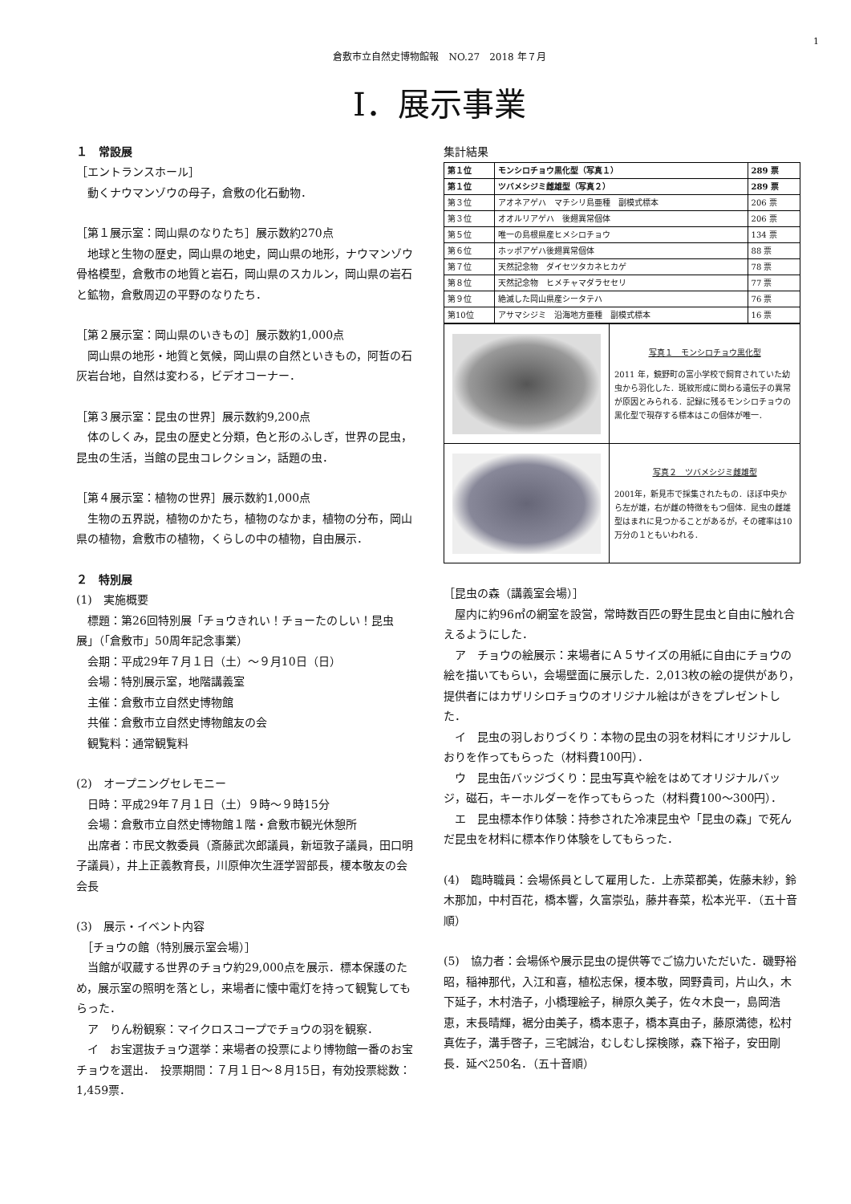1
倉敷市立自然史博物館報　NO.27　2018 年７月
Ⅰ．展示事業
１　常設展
［エントランスホール］
　動くナウマンゾウの母子，倉敷の化石動物．
［第１展示室：岡山県のなりたち］展示数約270点
　地球と生物の歴史，岡山県の地史，岡山県の地形，ナウマンゾウ骨格模型，倉敷市の地質と岩石，岡山県のスカルン，岡山県の岩石と鉱物，倉敷周辺の平野のなりたち．
［第２展示室：岡山県のいきもの］展示数約1,000点
　岡山県の地形・地質と気候，岡山県の自然といきもの，阿哲の石灰岩台地，自然は変わる，ビデオコーナー．
［第３展示室：昆虫の世界］展示数約9,200点
　体のしくみ，昆虫の歴史と分類，色と形のふしぎ，世界の昆虫，昆虫の生活，当館の昆虫コレクション，話題の虫．
［第４展示室：植物の世界］展示数約1,000点
　生物の五界説，植物のかたち，植物のなかま，植物の分布，岡山県の植物，倉敷市の植物，くらしの中の植物，自由展示．
２　特別展
(1)　実施概要
　標題：第26回特別展「チョウきれい！チョーたのしい！昆虫展」（「倉敷市」50周年記念事業）
　会期：平成29年７月１日（土）～９月10日（日）
　会場：特別展示室，地階講義室
　主催：倉敷市立自然史博物館
　共催：倉敷市立自然史博物館友の会
　観覧料：通常観覧料
(2)　オープニングセレモニー
　日時：平成29年７月１日（土）９時～９時15分
　会場：倉敷市立自然史博物館１階・倉敷市観光休憩所
　出席者：市民文教委員（斎藤武次郎議員，新垣敦子議員，田口明子議員），井上正義教育長，川原伸次生涯学習部長，榎本敬友の会会長
(3)　展示・イベント内容
　［チョウの館（特別展示室会場）］
　当館が収蔵する世界のチョウ約29,000点を展示．標本保護のため，展示室の照明を落とし，来場者に懐中電灯を持って観覧してもらった．
　ア　りん粉観察：マイクロスコープでチョウの羽を観察．
　イ　お宝選抜チョウ選挙：来場者の投票により博物館一番のお宝チョウを選出．　投票期間：７月１日～８月15日，有効投票総数：1,459票．
集計結果
| 第１位 | モンシロチョウ黒化型（写真１） | 289 票 |
| 第１位 | ツバメシジミ雌雄型（写真２） | 289 票 |
| 第３位 | アオネアゲハ マチシリ島亜種 副模式標本 | 206 票 |
| 第３位 | オオルリアゲハ 後翅異常個体 | 206 票 |
| 第５位 | 唯一の島根県産ヒメシロチョウ | 134 票 |
| 第６位 | ホッポアゲハ後翅異常個体 | 88 票 |
| 第７位 | 天然記念物 ダイセツタカネヒカゲ | 78 票 |
| 第８位 | 天然記念物 ヒメチャマダラセセリ | 77 票 |
| 第９位 | 絶滅した岡山県産シータテハ | 76 票 |
| 第10位 | アサマシジミ 沿海地方亜種 副模式標本 | 16 票 |
| | 写真１ モンシロチョウ黒化型 2011 年，鏡野町の富小学校で飼育されていた幼虫から羽化した．斑紋形成に関わる遺伝子の異常が原因とみられる．記録に残るモンシロチョウの黒化型で現存する標本はこの個体が唯一． |
| | 写真２ ツバメシジミ雌雄型 2001年，新見市で採集されたもの．ほぼ中央から左が雄，右が雌の特徴をもつ個体．昆虫の雌雄型はまれに見つかることがあるが，その確率は10万分の１ともいわれる． |
［昆虫の森（講義室会場）］
　屋内に約96㎡の網室を設営，常時数百匹の野生昆虫と自由に触れ合えるようにした．
　ア　チョウの絵展示：来場者にＡ５サイズの用紙に自由にチョウの絵を描いてもらい，会場壁面に展示した．2,013枚の絵の提供があり，提供者にはカザリシロチョウのオリジナル絵はがきをプレゼントした．
　イ　昆虫の羽しおりづくり：本物の昆虫の羽を材料にオリジナルしおりを作ってもらった（材料費100円）．
　ウ　昆虫缶バッジづくり：昆虫写真や絵をはめてオリジナルバッジ，磁石，キーホルダーを作ってもらった（材料費100～300円）．
　エ　昆虫標本作り体験：持参された冷凍昆虫や「昆虫の森」で死んだ昆虫を材料に標本作り体験をしてもらった．
(4)　臨時職員：会場係員として雇用した．上赤菜都美，佐藤未紗，鈴木那加，中村百花，橋本響，久富崇弘，藤井春菜，松本光平．（五十音順）
(5)　協力者：会場係や展示昆虫の提供等でご協力いただいた．磯野裕昭，稲神那代，入江和喜，植松志保，榎本敬，岡野貴司，片山久，木下延子，木村浩子，小橋理絵子，榊原久美子，佐々木良一，島岡浩恵，末長晴輝，裾分由美子，橋本恵子，橋本真由子，藤原満徳，松村真佐子，溝手啓子，三宅誠治，むしむし探検隊，森下裕子，安田剛長．延べ250名．（五十音順）